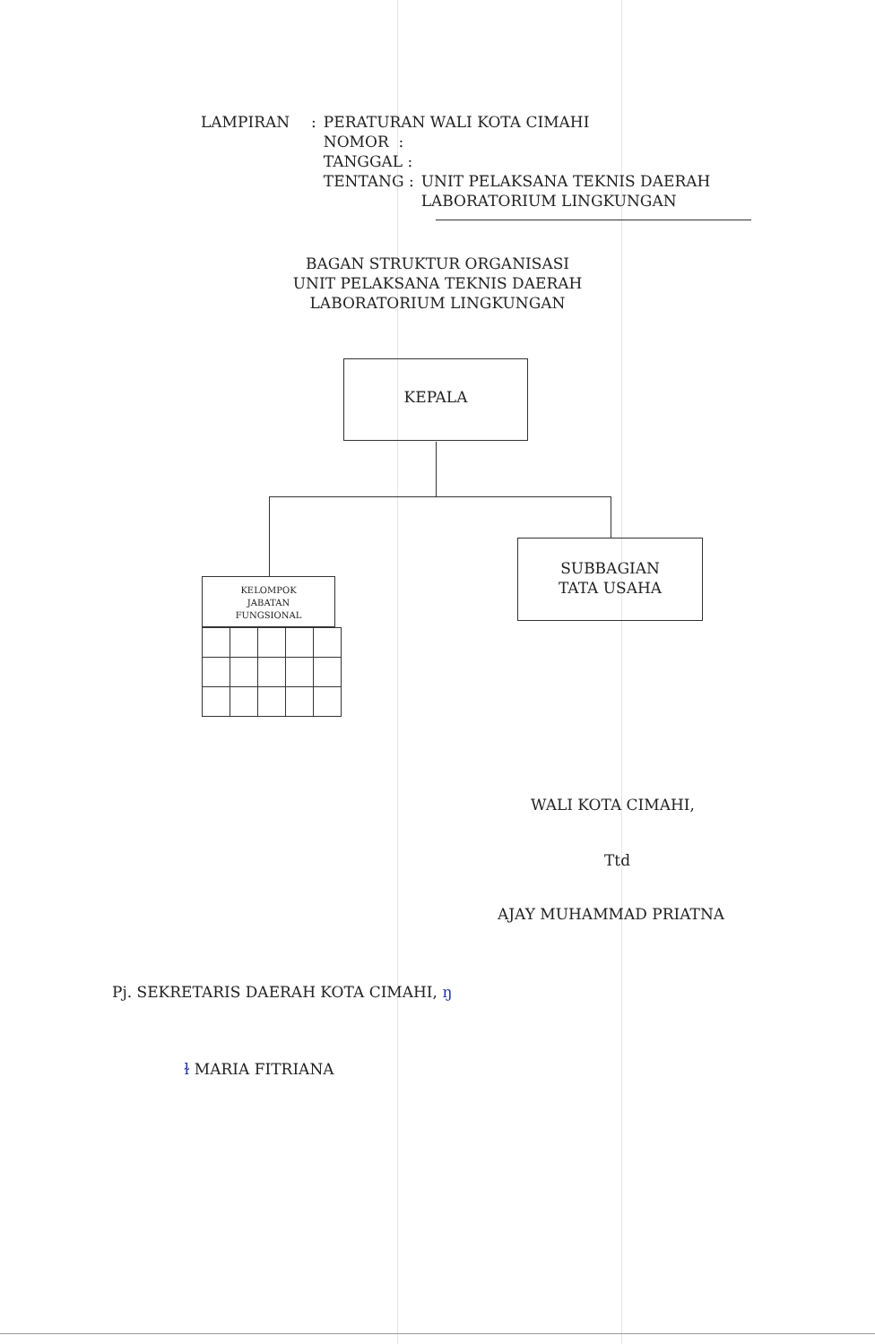| LAMPIRAN | : | PERATURAN WALI KOTA CIMAHI | |
| | | NOMOR : | |
| | | TANGGAL : | |
| | | TENTANG : | UNIT PELAKSANA TEKNIS DAERAH LABORATORIUM LINGKUNGAN |
BAGAN STRUKTUR ORGANISASI
UNIT PELAKSANA TEKNIS DAERAH
LABORATORIUM LINGKUNGAN
KEPALA
SUBBAGIAN
TATA USAHA
KELOMPOK
JABATAN
FUNGSIONAL
WALI KOTA CIMAHI,
Ttd
AJAY MUHAMMAD PRIATNA
Pj. SEKRETARIS DAERAH KOTA CIMAHI, ŋ
ɫ MARIA FITRIANA